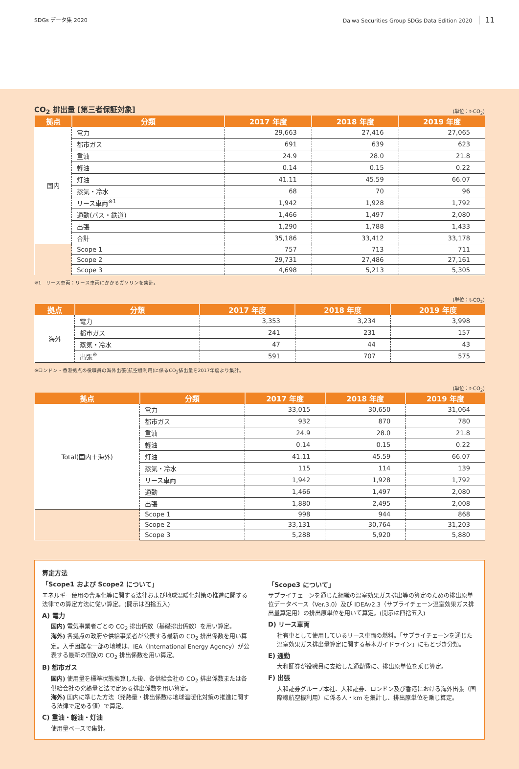SDGs データ集 2020 Daiwa Securities Group SDGs Data Edition 2020 11
CO<sub>2</sub> 排出量 [第三者保証対象] (単位：t-CO<sub>2</sub>)
| 拠点 | 分類 | 2017 年度 | 2018 年度 | 2019 年度 |
| --- | --- | --- | --- | --- |
| 国内 | 電力 | 29,663 | 27,416 | 27,065 |
| | 都市ガス | 691 | 639 | 623 |
| | 重油 | 24.9 | 28.0 | 21.8 |
| | 軽油 | 0.14 | 0.15 | 0.22 |
| | 灯油 | 41.11 | 45.59 | 66.07 |
| | 蒸気・冷水 | 68 | 70 | 96 |
| | リース車両<sup>※1</sup> | 1,942 | 1,928 | 1,792 |
| | 通勤(バス・鉄道) | 1,466 | 1,497 | 2,080 |
| | 出張 | 1,290 | 1,788 | 1,433 |
| | 合計 | 35,186 | 33,412 | 33,178 |
| | Scope 1 | 757 | 713 | 711 |
| | Scope 2 | 29,731 | 27,486 | 27,161 |
| | Scope 3 | 4,698 | 5,213 | 5,305 |
※1　リース車両：リース車両にかかるガソリンを集計。
(単位：t-CO<sub>2</sub>)
| 拠点 | 分類 | 2017 年度 | 2018 年度 | 2019 年度 |
| --- | --- | --- | --- | --- |
| 海外 | 電力 | 3,353 | 3,234 | 3,998 |
| | 都市ガス | 241 | 231 | 157 |
| | 蒸気・冷水 | 47 | 44 | 43 |
| | 出張<sup>※</sup> | 591 | 707 | 575 |
※ロンドン・香港拠点の役職員の海外出張(航空機利用)に係るCO<sub>2</sub>排出量を2017年度より集計。
(単位：t-CO<sub>2</sub>)
| 拠点 | 分類 | 2017 年度 | 2018 年度 | 2019 年度 |
| --- | --- | --- | --- | --- |
| Total(国内＋海外) | 電力 | 33,015 | 30,650 | 31,064 |
| | 都市ガス | 932 | 870 | 780 |
| | 重油 | 24.9 | 28.0 | 21.8 |
| | 軽油 | 0.14 | 0.15 | 0.22 |
| | 灯油 | 41.11 | 45.59 | 66.07 |
| | 蒸気・冷水 | 115 | 114 | 139 |
| | リース車両 | 1,942 | 1,928 | 1,792 |
| | 通勤 | 1,466 | 1,497 | 2,080 |
| | 出張 | 1,880 | 2,495 | 2,008 |
| | Scope 1 | 998 | 944 | 868 |
| | Scope 2 | 33,131 | 30,764 | 31,203 |
| | Scope 3 | 5,288 | 5,920 | 5,880 |
算定方法
「Scope1 および Scope2 について」
エネルギー使用の合理化等に関する法律および地球温暖化対策の推進に関する法律での算定方法に従い算定。(開示は四捨五入)
A) 電力
国内) 電気事業者ごとの CO<sub>2</sub> 排出係数（基礎排出係数）を用い算定。
海外) 各拠点の政府や供給事業者が公表する最新の CO<sub>2</sub> 排出係数を用い算定。入手困難な一部の地域は、IEA（International Energy Agency）が公表する最新の国別の CO<sub>2</sub> 排出係数を用い算定。
B) 都市ガス
国内) 使用量を標準状態換算した後、各供給会社の CO<sub>2</sub> 排出係数または各供給会社の発熱量と法で定める排出係数を用い算定。
海外) 国内に準じた方法（発熱量・排出係数は地球温暖化対策の推進に関する法律で定める値）で算定。
C) 重油・軽油・灯油
使用量ベースで集計。
「Scope3 について」
サプライチェーンを通じた組織の温室効果ガス排出等の算定のための排出原単位データベース（Ver.3.0）及び IDEAv2.3（サプライチェーン温室効果ガス排出量算定用）の排出原単位を用いて算定。(開示は四捨五入)
D) リース車両
社有車として使用しているリース車両の燃料。「サプライチェーンを通じた温室効果ガス排出量算定に関する基本ガイドライン」にもとづき分類。
E) 通勤
大和証券が役職員に支給した通勤費に、排出原単位を乗じ算定。
F) 出張
大和証券グループ本社、大和証券、ロンドン及び香港における海外出張（国際線航空機利用）に係る人・km を集計し、排出原単位を乗じ算定。